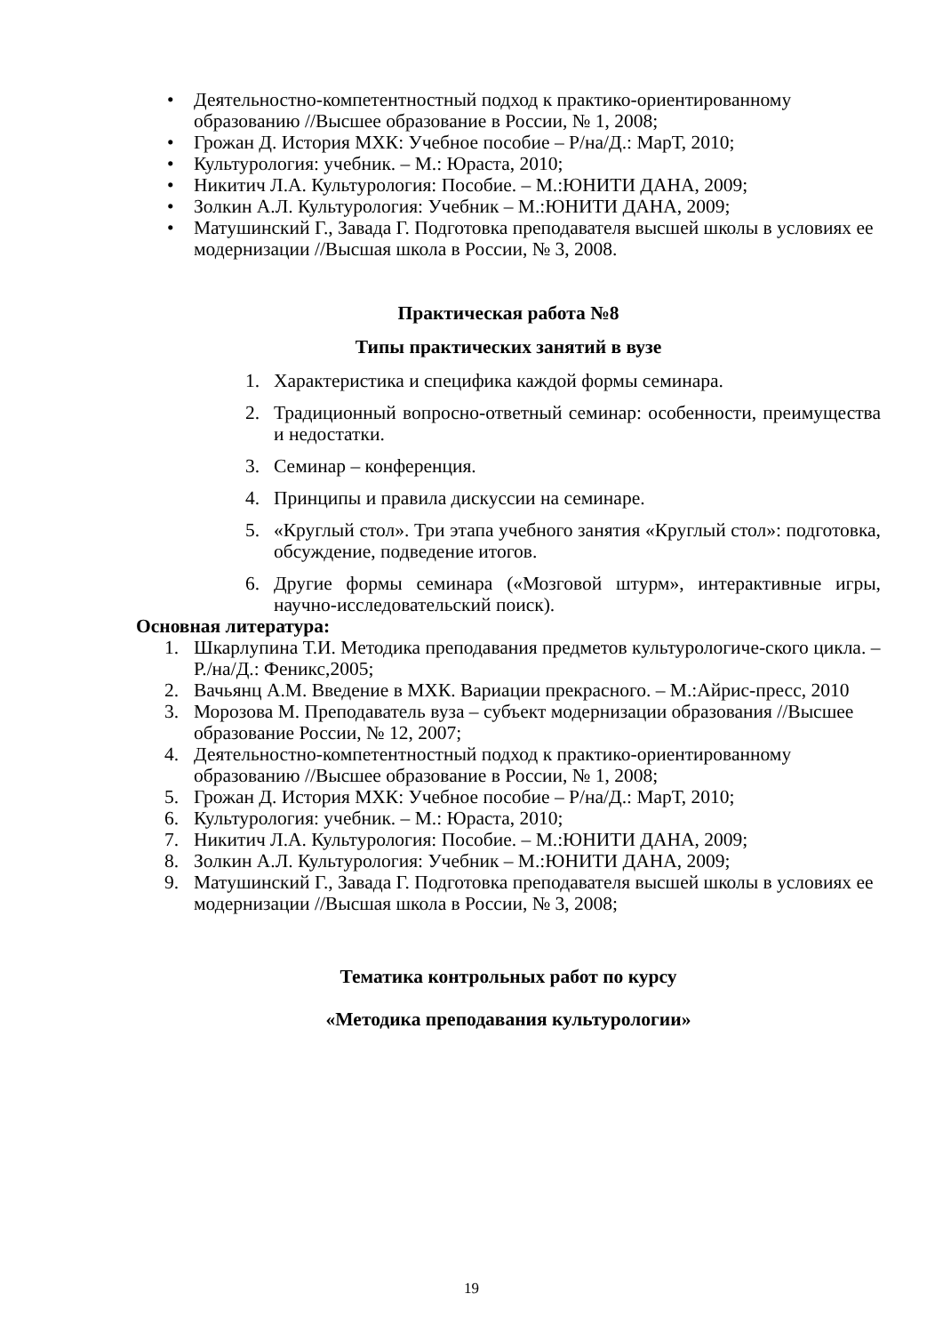• Деятельностно-компетентностный подход к практико-ориентированному образованию //Высшее образование в России, № 1, 2008;
• Грожан Д. История МХК: Учебное пособие – Р/на/Д.: МарТ, 2010;
• Культурология: учебник. – М.: Юраста, 2010;
• Никитич Л.А. Культурология: Пособие. – М.:ЮНИТИ ДАНА, 2009;
• Золкин А.Л. Культурология: Учебник – М.:ЮНИТИ ДАНА, 2009;
• Матушинский Г., Завада Г. Подготовка преподавателя высшей школы в условиях ее модернизации //Высшая школа в России, № 3, 2008.
Практическая работа №8
Типы практических занятий в вузе
1. Характеристика и специфика каждой формы семинара.
2. Традиционный вопросно-ответный семинар: особенности, преимущества и недостатки.
3. Семинар – конференция.
4. Принципы и правила дискуссии на семинаре.
5. «Круглый стол». Три этапа учебного занятия «Круглый стол»: подготовка, обсуждение, подведение итогов.
6. Другие формы семинара («Мозговой штурм», интерактивные игры, научно-исследовательский поиск).
Основная литература:
1. Шкарлупина Т.И. Методика преподавания предметов культурологиче-ского цикла. – Р./на/Д.: Феникс,2005;
2. Вачьянц А.М. Введение в МХК. Вариации прекрасного. – М.:Айрис-пресс, 2010
3. Морозова М. Преподаватель вуза – субъект модернизации образования //Высшее образование России, № 12, 2007;
4. Деятельностно-компетентностный подход к практико-ориентированному образованию //Высшее образование в России, № 1, 2008;
5. Грожан Д. История МХК: Учебное пособие – Р/на/Д.: МарТ, 2010;
6. Культурология: учебник. – М.: Юраста, 2010;
7. Никитич Л.А. Культурология: Пособие. – М.:ЮНИТИ ДАНА, 2009;
8. Золкин А.Л. Культурология: Учебник – М.:ЮНИТИ ДАНА, 2009;
9. Матушинский Г., Завада Г. Подготовка преподавателя высшей школы в условиях ее модернизации //Высшая школа в России, № 3, 2008;
Тематика контрольных работ по курсу
«Методика преподавания культурологии»
19